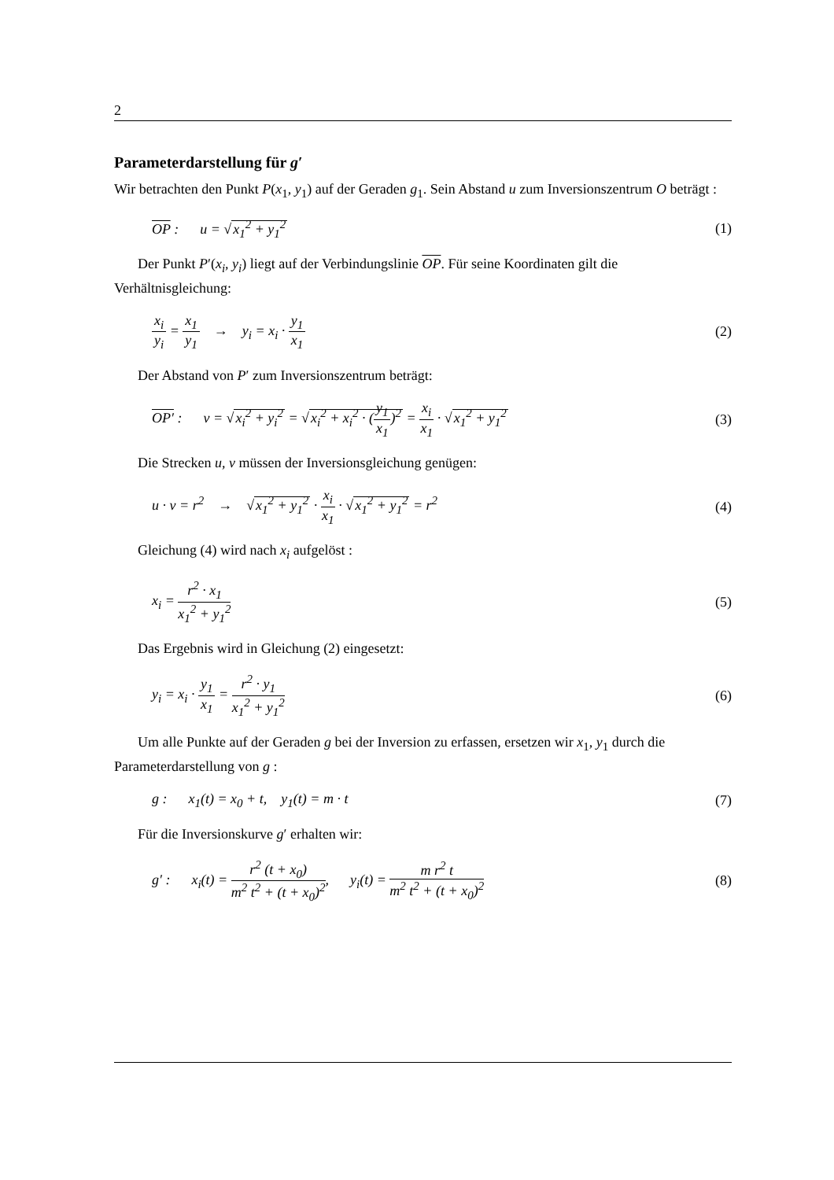2
Parameterdarstellung für g′
Wir betrachten den Punkt P(x<sub>1</sub>, y<sub>1</sub>) auf der Geraden g<sub>1</sub>. Sein Abstand u zum Inversionszentrum O beträgt :
OP : u = √x<sub>1</sub><sup>2</sup> + y<sub>1</sub><sup>2</sup> (1)
Der Punkt P′(x<sub>i</sub>, y<sub>i</sub>) liegt auf der Verbindungslinie OP. Für seine Koordinaten gilt die Verhältnisgleichung:
x<sub>i</sub> y<sub>i</sub> = x<sub>1</sub> y<sub>1</sub> → y<sub>i</sub> = x<sub>i</sub> · y<sub>1</sub> x<sub>1</sub> (2)
Der Abstand von P′ zum Inversionszentrum beträgt:
OP′ : v = √x<sub>i</sub><sup>2</sup> + y<sub>i</sub><sup>2</sup> = √x<sub>i</sub><sup>2</sup> + x<sub>i</sub><sup>2</sup> · (y<sub>1</sub> x<sub>1</sub>)<sup>2</sup> = x<sub>i</sub> x<sub>1</sub> · √x<sub>1</sub><sup>2</sup> + y<sub>1</sub><sup>2</sup> (3)
Die Strecken u, v müssen der Inversionsgleichung genügen:
u · v = r<sup>2</sup> → √x<sub>1</sub><sup>2</sup> + y<sub>1</sub><sup>2</sup> · x<sub>i</sub> x<sub>1</sub> · √x<sub>1</sub><sup>2</sup> + y<sub>1</sub><sup>2</sup> = r<sup>2</sup> (4)
Gleichung (4) wird nach x<sub>i</sub> aufgelöst :
x<sub>i</sub> = r<sup>2</sup> · x<sub>1</sub> x<sub>1</sub><sup>2</sup> + y<sub>1</sub><sup>2</sup> (5)
Das Ergebnis wird in Gleichung (2) eingesetzt:
y<sub>i</sub> = x<sub>i</sub> · y<sub>1</sub> x<sub>1</sub> = r<sup>2</sup> · y<sub>1</sub> x<sub>1</sub><sup>2</sup> + y<sub>1</sub><sup>2</sup> (6)
Um alle Punkte auf der Geraden g bei der Inversion zu erfassen, ersetzen wir x<sub>1</sub>, y<sub>1</sub> durch die Parameterdarstellung von g :
g : x<sub>1</sub>(t) = x<sub>0</sub> + t, y<sub>1</sub>(t) = m · t (7)
Für die Inversionskurve g′ erhalten wir:
g′ : x<sub>i</sub>(t) = r<sup>2</sup> (t + x<sub>0</sub>) m<sup>2</sup> t<sup>2</sup> + (t + x<sub>0</sub>)<sup>2</sup>, y<sub>i</sub>(t) = m r<sup>2</sup> t m<sup>2</sup> t<sup>2</sup> + (t + x<sub>0</sub>)<sup>2</sup> (8)